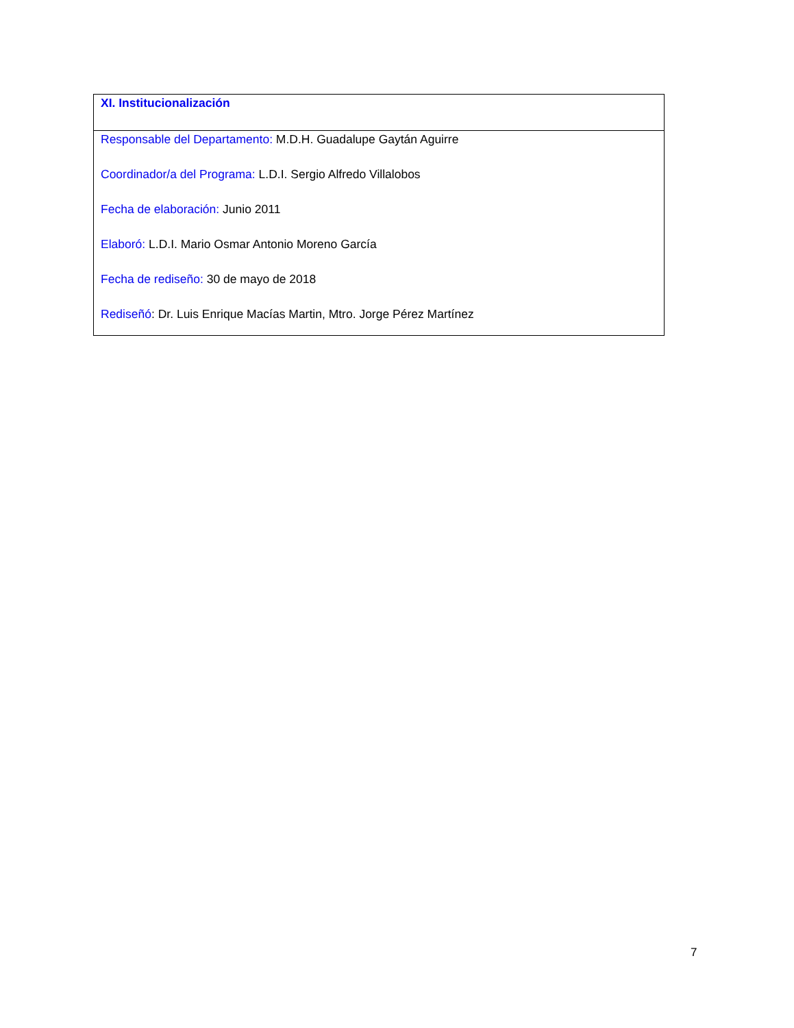| XI. Institucionalización |
| Responsable del Departamento: M.D.H. Guadalupe Gaytán Aguirre Coordinador/a del Programa: L.D.I. Sergio Alfredo Villalobos Fecha de elaboración: Junio 2011 Elaboró: L.D.I. Mario Osmar Antonio Moreno García Fecha de rediseño: 30 de mayo de 2018 Rediseñó : Dr. Luis Enrique Macías Martin, Mtro. Jorge Pérez Martínez |
7